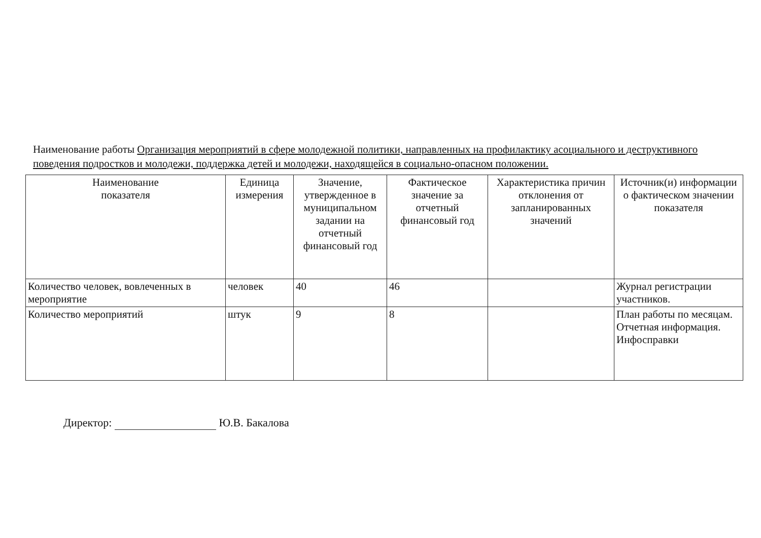Наименование работы Организация мероприятий в сфере молодежной политики, направленных на профилактику асоциального и деструктивного поведения подростков и молодежи, поддержка детей и молодежи, находящейся в социально-опасном положении.
| Наименование показателя | Единица измерения | Значение, утвержденное в муниципальном задании на отчетный финансовый год | Фактическое значение за отчетный финансовый год | Характеристика причин отклонения от запланированных значений | Источник(и) информации о фактическом значении показателя |
| --- | --- | --- | --- | --- | --- |
| Количество человек, вовлеченных в мероприятие | человек | 40 | 46 | | Журнал регистрации участников. |
| Количество мероприятий | штук | 9 | 8 | | План работы по месяцам. Отчетная информация. Инфосправки |
Директор: Ю.В. Бакалова